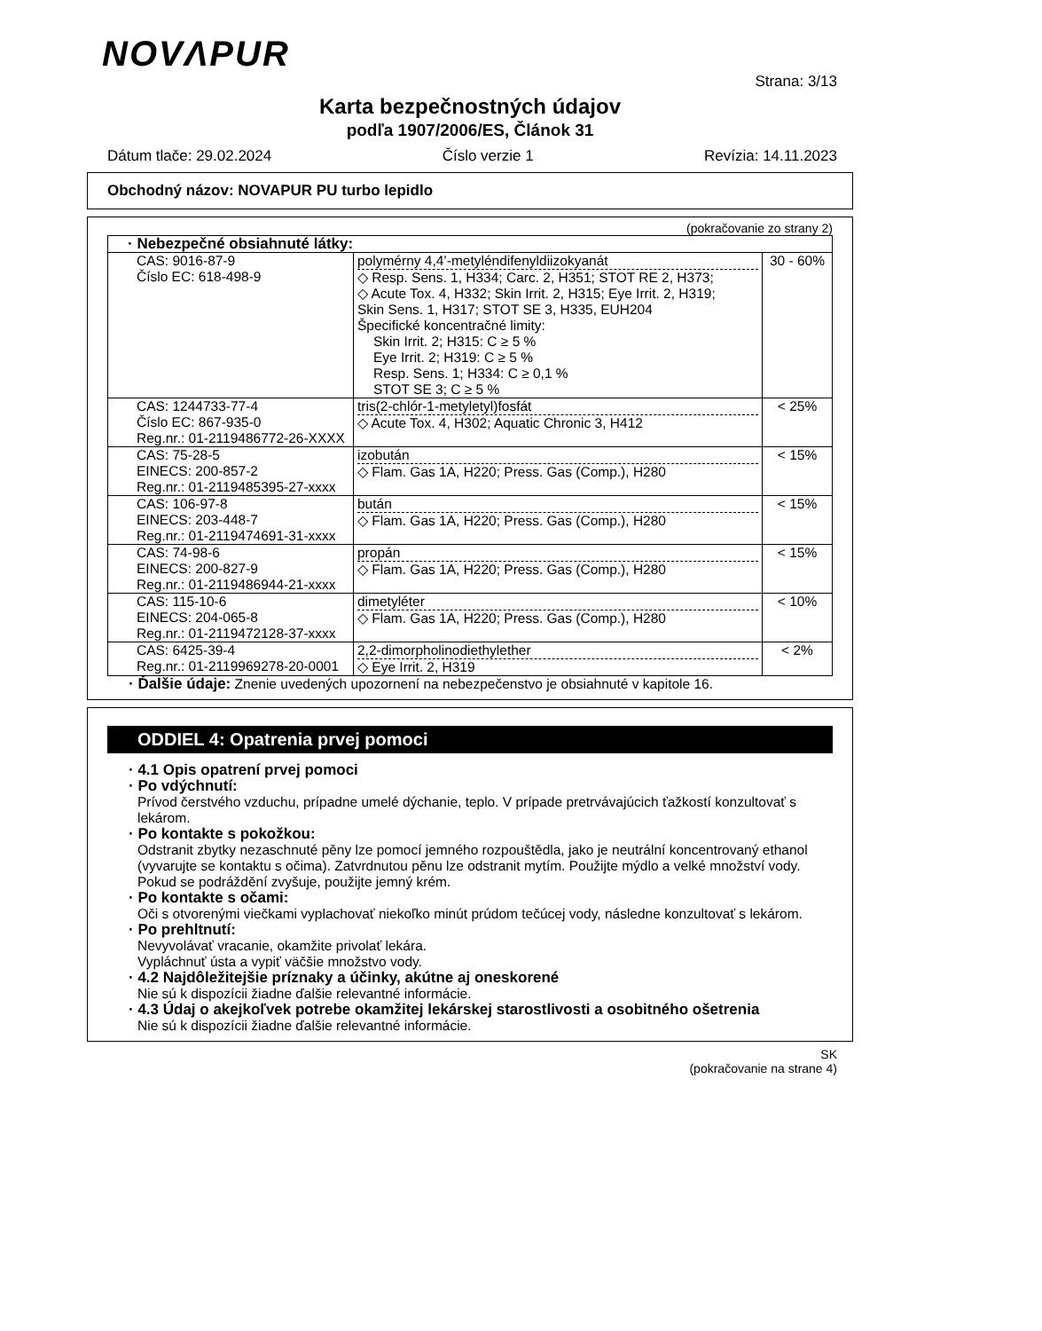NOVΛPUR
Strana: 3/13
Karta bezpečnostných údajov
podľa 1907/2006/ES, Článok 31
Dátum tlače: 29.02.2024 Číslo verzie 1 Revízia: 14.11.2023
Obchodný názov: NOVAPUR PU turbo lepidlo
(pokračovanie zo strany 2)
| · Nebezpečné obsiahnuté látky: | | |
| CAS: 9016-87-9 Číslo EC: 618-498-9 | polymérny 4,4’-metyléndifenyldiizokyanát ◇ Resp. Sens. 1, H334; Carc. 2, H351; STOT RE 2, H373; ◇ Acute Tox. 4, H332; Skin Irrit. 2, H315; Eye Irrit. 2, H319; Skin Sens. 1, H317; STOT SE 3, H335, EUH204 Špecifické koncentračné limity: Skin Irrit. 2; H315: C ≥ 5 % Eye Irrit. 2; H319: C ≥ 5 % Resp. Sens. 1; H334: C ≥ 0,1 % STOT SE 3; C ≥ 5 % | 30 - 60% |
| CAS: 1244733-77-4 Číslo EC: 867-935-0 Reg.nr.: 01-2119486772-26-XXXX | tris(2-chlór-1-metyletyl)fosfát ◇ Acute Tox. 4, H302; Aquatic Chronic 3, H412 | < 25% |
| CAS: 75-28-5 EINECS: 200-857-2 Reg.nr.: 01-2119485395-27-xxxx | izobután ◇ Flam. Gas 1A, H220; Press. Gas (Comp.), H280 | < 15% |
| CAS: 106-97-8 EINECS: 203-448-7 Reg.nr.: 01-2119474691-31-xxxx | bután ◇ Flam. Gas 1A, H220; Press. Gas (Comp.), H280 | < 15% |
| CAS: 74-98-6 EINECS: 200-827-9 Reg.nr.: 01-2119486944-21-xxxx | propán ◇ Flam. Gas 1A, H220; Press. Gas (Comp.), H280 | < 15% |
| CAS: 115-10-6 EINECS: 204-065-8 Reg.nr.: 01-2119472128-37-xxxx | dimetyléter ◇ Flam. Gas 1A, H220; Press. Gas (Comp.), H280 | < 10% |
| CAS: 6425-39-4 Reg.nr.: 01-2119969278-20-0001 | 2,2-dimorpholinodiethylether ◇ Eye Irrit. 2, H319 | < 2% |
· Ďalšie údaje: Znenie uvedených upozornení na nebezpečenstvo je obsiahnuté v kapitole 16.
ODDIEL 4: Opatrenia prvej pomoci
· 4.1 Opis opatrení prvej pomoci
· Po vdýchnutí:
Prívod čerstvého vzduchu, prípadne umelé dýchanie, teplo. V prípade pretrvávajúcich ťažkostí konzultovať s lekárom.
· Po kontakte s pokožkou:
Odstranit zbytky nezaschnuté pěny lze pomocí jemného rozpouštědla, jako je neutrální koncentrovaný ethanol (vyvarujte se kontaktu s očima). Zatvrdnutou pěnu lze odstranit mytím. Použijte mýdlo a velké množství vody. Pokud se podráždění zvyšuje, použijte jemný krém.
· Po kontakte s očami:
Oči s otvorenými viečkami vyplachovať niekoľko minút prúdom tečúcej vody, následne konzultovať s lekárom.
· Po prehltnutí:
Nevyvolávať vracanie, okamžite privolať lekára.
Vypláchnuť ústa a vypiť väčšie množstvo vody.
· 4.2 Najdôležitejšie príznaky a účinky, akútne aj oneskorené
Nie sú k dispozícii žiadne ďalšie relevantné informácie.
· 4.3 Údaj o akejkoľvek potrebe okamžitej lekárskej starostlivosti a osobitného ošetrenia
Nie sú k dispozícii žiadne ďalšie relevantné informácie.
SK
(pokračovanie na strane 4)